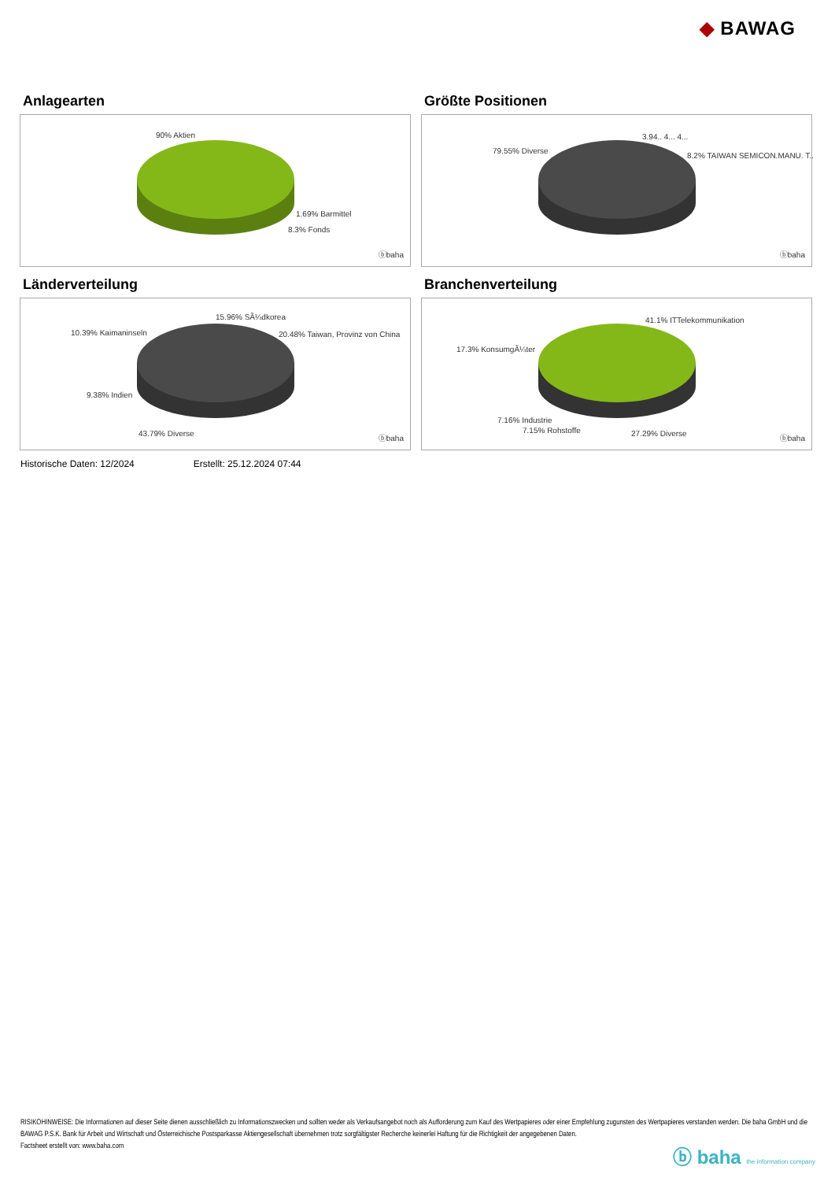◆ BAWAG
Anlagearten
90% Aktien
1.69% Barmittel
8.3% Fonds
ⓑbaha
Größte Positionen
79.55% Diverse
3.94.. 4... 4...
8.2% TAIWAN SEMICON.MANU. T..
ⓑbaha
Länderverteilung
15.96% SÃ¼dkorea
10.39% Kaimaninseln 20.48% Taiwan, Provinz von China
9.38% Indien
43.79% Diverse
ⓑbaha
Branchenverteilung
41.1% ITTelekommunikation
17.3% KonsumgÃ¼ter
7.16% Industrie
7.15% Rohstoffe 27.29% Diverse
ⓑbaha
Historische Daten: 12/2024 Erstellt: 25.12.2024 07:44
RISIKOHINWEISE: Die Informationen auf dieser Seite dienen ausschließlich zu Informationszwecken und sollten weder als Verkaufsangebot noch als Aufforderung zum Kauf des Wertpapieres oder einer Empfehlung zugunsten des Wertpapieres verstanden werden. Die baha GmbH und die BAWAG P.S.K. Bank für Arbeit und Wirtschaft und Österreichische Postsparkasse Aktiengesellschaft übernehmen trotz sorgfältigster Recherche keinerlei Haftung für die Richtigkeit der angegebenen Daten.
Factsheet erstellt von: www.baha.com
ⓑ baha the information company